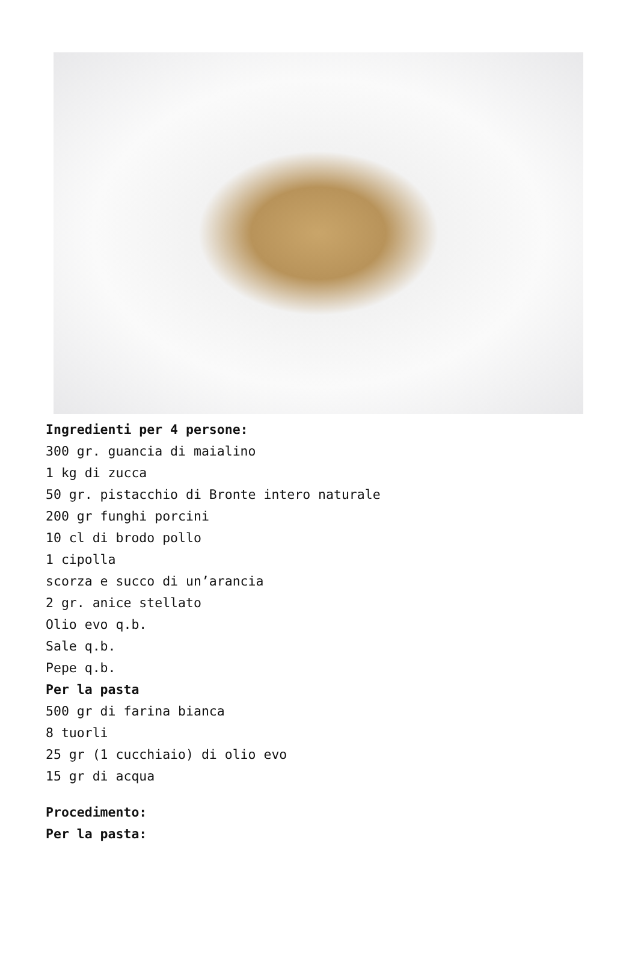Ingredienti per 4 persone:
300 gr. guancia di maialino
1 kg di zucca
50 gr. pistacchio di Bronte intero naturale
200 gr funghi porcini
10 cl di brodo pollo
1 cipolla
scorza e succo di un’arancia
2 gr. anice stellato
Olio evo q.b.
Sale q.b.
Pepe q.b.
Per la pasta
500 gr di farina bianca
8 tuorli
25 gr (1 cucchiaio) di olio evo
15 gr di acqua
Procedimento:
Per la pasta: